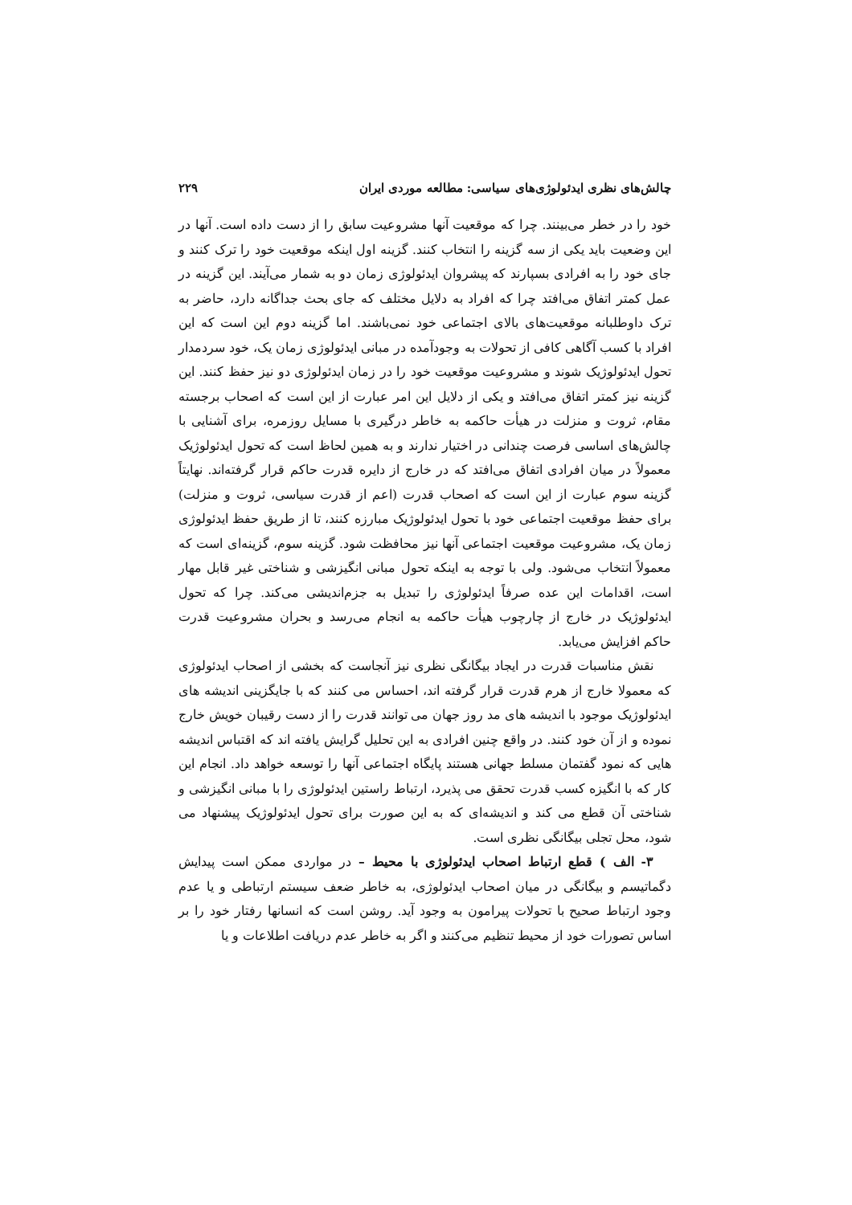چالش‌های نظری ایدئولوژی‌های سیاسی: مطالعه موردی ایران ۲۲۹
خود را در خطر می‌بینند. چرا که موقعیت آنها مشروعیت سابق را از دست داده است. آنها در این وضعیت باید یکی از سه گزینه را انتخاب کنند. گزینه اول اینکه موقعیت خود را ترک کنند و جای خود را به افرادی بسپارند که پیشروان ایدئولوژی زمان دو به شمار می‌آیند. این گزینه در عمل کمتر اتفاق می‌افتد چرا که افراد به دلایل مختلف که جای بحث جداگانه دارد، حاضر به ترک داوطلبانه موقعیت‌های بالای اجتماعی خود نمی‌باشند. اما گزینه دوم این است که این افراد با کسب آگاهی کافی از تحولات به وجودآمده در مبانی ایدئولوژی زمان یک، خود سردمدار تحول ایدئولوژیک شوند و مشروعیت موقعیت خود را در زمان ایدئولوژی دو نیز حفظ کنند. این گزینه نیز کمتر اتفاق می‌افتد و یکی از دلایل این امر عبارت از این است که اصحاب برجسته مقام، ثروت و منزلت در هیأت حاکمه به خاطر درگیری با مسایل روزمره، برای آشنایی با چالش‌های اساسی فرصت چندانی در اختیار ندارند و به همین لحاظ است که تحول ایدئولوژیک معمولاً در میان افرادی اتفاق می‌افتد که در خارج از دایره قدرت حاکم قرار گرفته‌اند. نهایتاً گزینه سوم عبارت از این است که اصحاب قدرت (اعم از قدرت سیاسی، ثروت و منزلت) برای حفظ موقعیت اجتماعی خود با تحول ایدئولوژیک مبارزه کنند، تا از طریق حفظ ایدئولوژی زمان یک، مشروعیت موقعیت اجتماعی آنها نیز محافظت شود. گزینه سوم، گزینه‌ای است که معمولاً انتخاب می‌شود. ولی با توجه به اینکه تحول مبانی انگیزشی و شناختی غیر قابل مهار است، اقدامات این عده صرفاً ایدئولوژی را تبدیل به جزم‌اندیشی می‌کند. چرا که تحول ایدئولوژیک در خارج از چارچوب هیأت حاکمه به انجام می‌رسد و بحران مشروعیت قدرت حاکم افزایش می‌یابد.
نقش مناسبات قدرت در ایجاد بیگانگی نظری نیز آنجاست که بخشی از اصحاب ایدئولوژی که معمولا خارج از هرم قدرت قرار گرفته اند، احساس می کنند که با جایگزینی اندیشه های ایدئولوژیک موجود با اندیشه های مد روز جهان می توانند قدرت را از دست رقیبان خویش خارج نموده و از آن خود کنند. در واقع چنین افرادی به این تحلیل گرایش یافته اند که اقتباس اندیشه هایی که نمود گفتمان مسلط جهانی هستند پایگاه اجتماعی آنها را توسعه خواهد داد. انجام این کار که با انگیزه کسب قدرت تحقق می پذیرد، ارتباط راستین ایدئولوژی را با مبانی انگیزشی و شناختی آن قطع می کند و اندیشه‌ای که به این صورت برای تحول ایدئولوژیک پیشنهاد می شود، محل تجلی بیگانگی نظری است.
۳- الف ) قطع ارتباط اصحاب ایدئولوژی با محیط – در مواردی ممکن است پیدایش دگماتیسم و بیگانگی در میان اصحاب ایدئولوژی، به خاطر ضعف سیستم ارتباطی و یا عدم وجود ارتباط صحیح با تحولات پیرامون به وجود آید. روشن است که انسانها رفتار خود را بر اساس تصورات خود از محیط تنظیم می‌کنند و اگر به خاطر عدم دریافت اطلاعات و یا